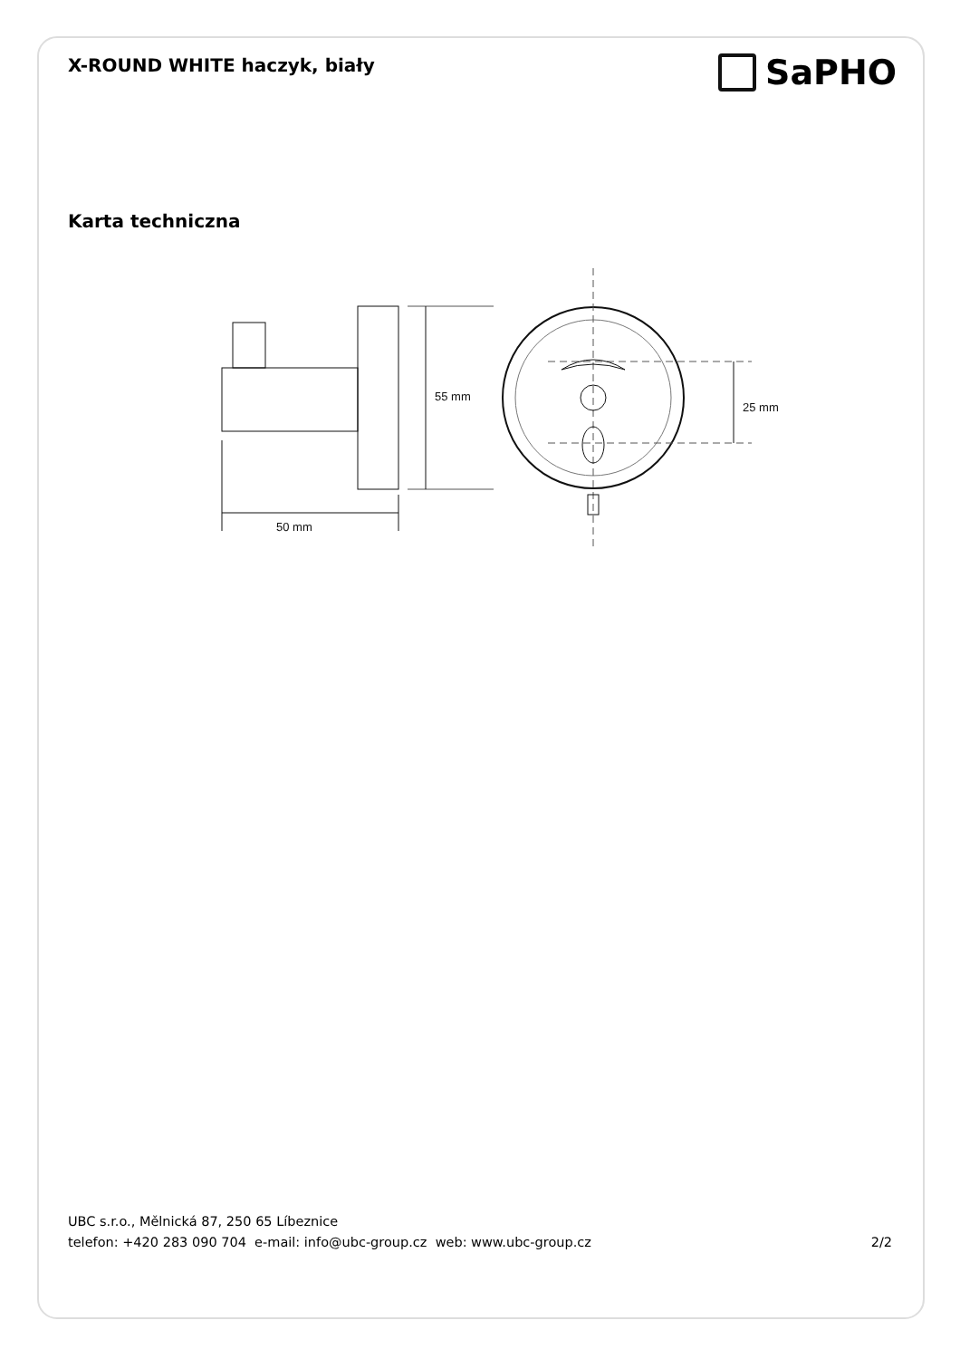X-ROUND WHITE haczyk, biały
SaPHO
Karta techniczna
55 mm
25 mm
50 mm
UBC s.r.o., Mělnická 87, 250 65 Líbeznice
telefon: +420 283 090 704 e-mail: info@ubc-group.cz web: www.ubc-group.cz 2/2